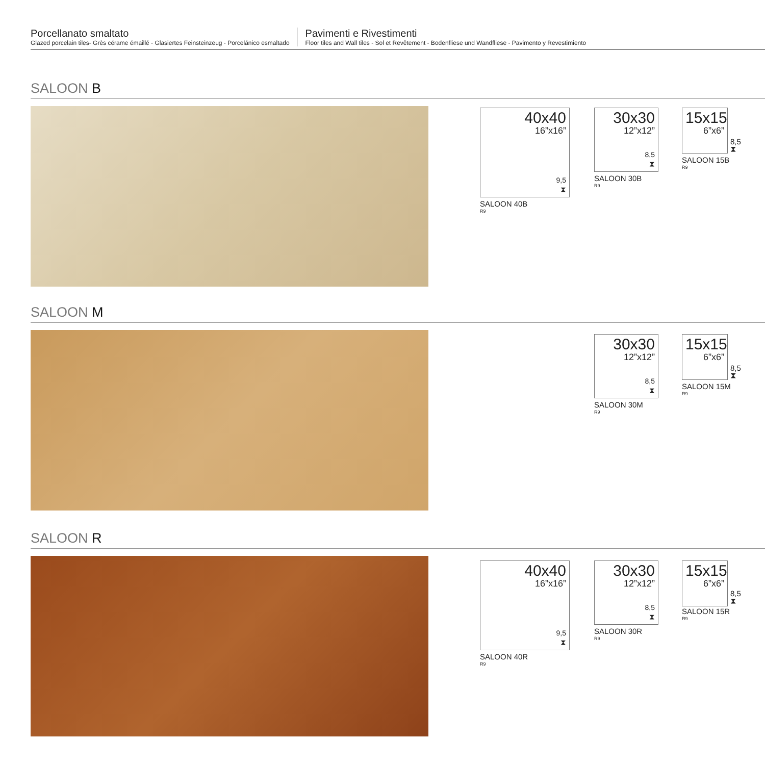Porcellanato smaltato
Glazed porcelain tiles- Grès cérame émaillé - Glasiertes Feinsteinzeug - Porcelánico esmaltado
Pavimenti e Rivestimenti
Floor tiles and Wall tiles - Sol et Revêtement - Bodenfliese und Wandfliese - Pavimento y Revestimiento
SALOON B
40x40
16”x16”
9,5
⧗
SALOON 40B
R9
30x30
12”x12”
8,5
⧗
SALOON 30B
R9
15x15
6”x6”
8,5
⧗
SALOON 15B
R9
SALOON M
30x30
12”x12”
8,5
⧗
SALOON 30M
R9
15x15
6”x6”
8,5
⧗
SALOON 15M
R9
SALOON R
40x40
16”x16”
9,5
⧗
SALOON 40R
R9
30x30
12”x12”
8,5
⧗
SALOON 30R
R9
15x15
6”x6”
8,5
⧗
SALOON 15R
R9